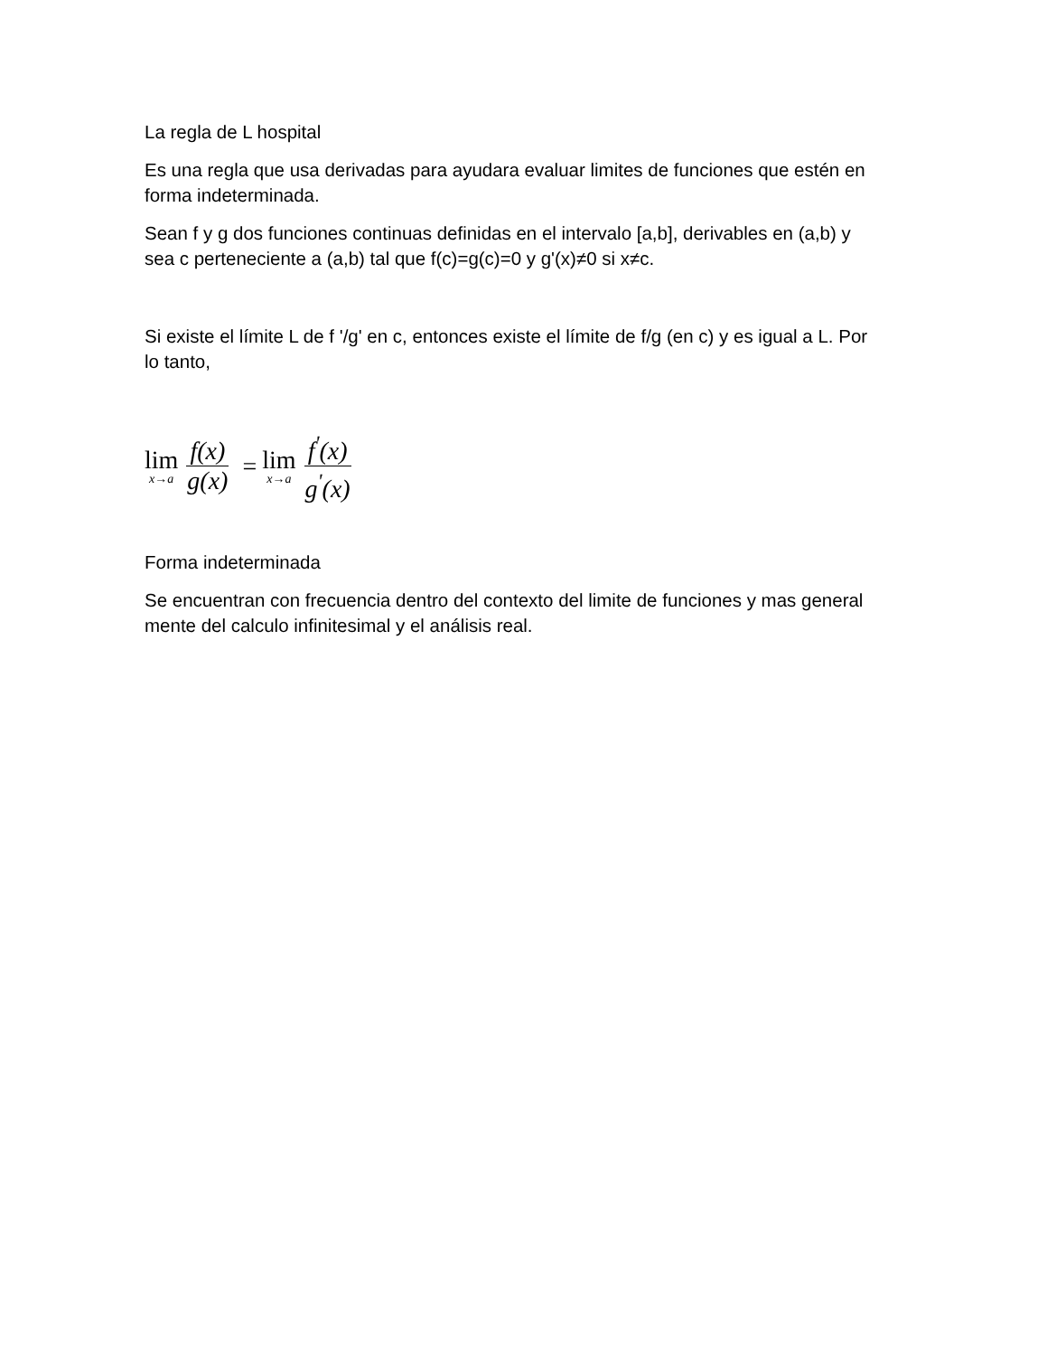La regla de L hospital
Es una regla que usa derivadas para ayudara evaluar limites de funciones que estén en forma indeterminada.
Sean f y g dos funciones continuas definidas en el intervalo [a,b], derivables en (a,b) y sea c perteneciente a (a,b) tal que f(c)=g(c)=0 y g'(x)≠0 si x≠c.
Si existe el límite L de f '/g' en c, entonces existe el límite de f/g (en c) y es igual a L. Por lo tanto,
lim x→a f(x) g(x) = lim x→a f<sup>'</sup>(x) g<sup>'</sup>(x)
Forma indeterminada
Se encuentran con frecuencia dentro del contexto del limite de funciones y mas general mente del calculo infinitesimal y el análisis real.